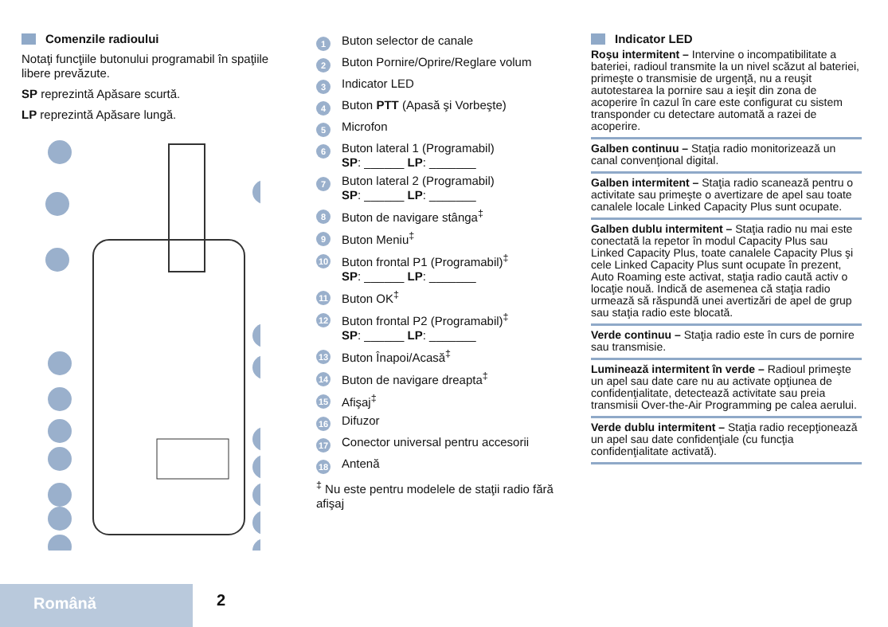Comenzile radioului
Notaţi funcţiile butonului programabil în spaţiile libere prevăzute.
SP reprezintă Apăsare scurtă.
LP reprezintă Apăsare lungă.
1
Buton selector de canale
2
Buton Pornire/Oprire/Reglare volum
3
Indicator LED
4
Buton PTT (Apasă şi Vorbeşte)
5
Microfon
6
Buton lateral 1 (Programabil)
SP: ______ LP: _______
7
Buton lateral 2 (Programabil)
SP: ______ LP: _______
8
Buton de navigare stânga<sup>‡</sup>
9
Buton Meniu<sup>‡</sup>
10
Buton frontal P1 (Programabil)<sup>‡</sup>
SP: ______ LP: _______
11
Buton OK<sup>‡</sup>
12
Buton frontal P2 (Programabil)<sup>‡</sup>
SP: ______ LP: _______
13
Buton Înapoi/Acasă<sup>‡</sup>
14
Buton de navigare dreapta<sup>‡</sup>
15
Afişaj<sup>‡</sup>
16
Difuzor
17
Conector universal pentru accesorii
18
Antenă
<sup>‡</sup> Nu este pentru modelele de staţii radio fără afişaj
Indicator LED
Roşu intermitent – Intervine o incompatibilitate a bateriei, radioul transmite la un nivel scăzut al bateriei, primeşte o transmisie de urgenţă, nu a reuşit autotestarea la pornire sau a ieşit din zona de acoperire în cazul în care este configurat cu sistem transponder cu detectare automată a razei de acoperire.
Galben continuu – Staţia radio monitorizează un canal convenţional digital.
Galben intermitent – Staţia radio scanează pentru o activitate sau primeşte o avertizare de apel sau toate canalele locale Linked Capacity Plus sunt ocupate.
Galben dublu intermitent – Staţia radio nu mai este conectată la repetor în modul Capacity Plus sau Linked Capacity Plus, toate canalele Capacity Plus şi cele Linked Capacity Plus sunt ocupate în prezent, Auto Roaming este activat, staţia radio caută activ o locaţie nouă. Indică de asemenea că staţia radio urmează să răspundă unei avertizări de apel de grup sau staţia radio este blocată.
Verde continuu – Staţia radio este în curs de pornire sau transmisie.
Luminează intermitent în verde – Radioul primeşte un apel sau date care nu au activate opţiunea de confidenţialitate, detectează activitate sau preia transmisii Over-the-Air Programming pe calea aerului.
Verde dublu intermitent – Staţia radio recepţionează un apel sau date confidenţiale (cu funcţia confidenţialitate activată).
Română 2